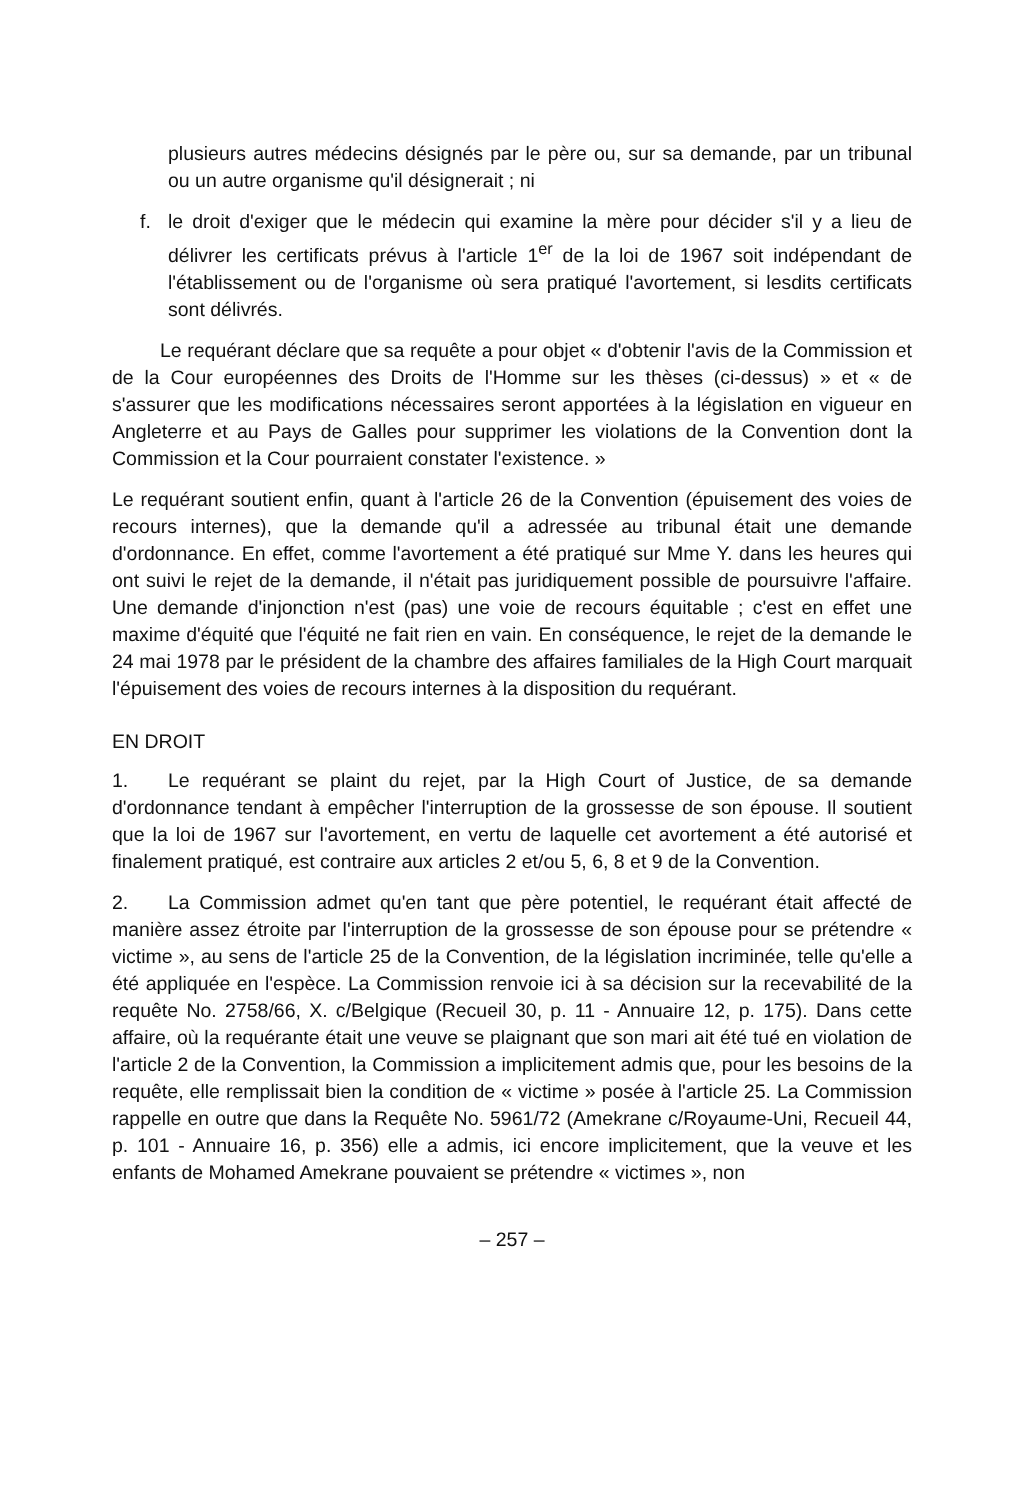plusieurs autres médecins désignés par le père ou, sur sa demande, par un tribunal ou un autre organisme qu'il désignerait ; ni
f. le droit d'exiger que le médecin qui examine la mère pour décider s'il y a lieu de délivrer les certificats prévus à l'article 1<sup>er</sup> de la loi de 1967 soit indépendant de l'établissement ou de l'organisme où sera pratiqué l'avortement, si lesdits certificats sont délivrés.
Le requérant déclare que sa requête a pour objet « d'obtenir l'avis de la Commission et de la Cour européennes des Droits de l'Homme sur les thèses (ci-dessus) » et « de s'assurer que les modifications nécessaires seront apportées à la législation en vigueur en Angleterre et au Pays de Galles pour supprimer les violations de la Convention dont la Commission et la Cour pourraient constater l'existence. »
Le requérant soutient enfin, quant à l'article 26 de la Convention (épuisement des voies de recours internes), que la demande qu'il a adressée au tribunal était une demande d'ordonnance. En effet, comme l'avortement a été pratiqué sur Mme Y. dans les heures qui ont suivi le rejet de la demande, il n'était pas juridiquement possible de poursuivre l'affaire. Une demande d'injonction n'est (pas) une voie de recours équitable ; c'est en effet une maxime d'équité que l'équité ne fait rien en vain. En conséquence, le rejet de la demande le 24 mai 1978 par le président de la chambre des affaires familiales de la High Court marquait l'épuisement des voies de recours internes à la disposition du requérant.
EN DROIT
1. Le requérant se plaint du rejet, par la High Court of Justice, de sa demande d'ordonnance tendant à empêcher l'interruption de la grossesse de son épouse. Il soutient que la loi de 1967 sur l'avortement, en vertu de laquelle cet avortement a été autorisé et finalement pratiqué, est contraire aux articles 2 et/ou 5, 6, 8 et 9 de la Convention.
2. La Commission admet qu'en tant que père potentiel, le requérant était affecté de manière assez étroite par l'interruption de la grossesse de son épouse pour se prétendre « victime », au sens de l'article 25 de la Convention, de la législation incriminée, telle qu'elle a été appliquée en l'espèce. La Commission renvoie ici à sa décision sur la recevabilité de la requête No. 2758/66, X. c/Belgique (Recueil 30, p. 11 - Annuaire 12, p. 175). Dans cette affaire, où la requérante était une veuve se plaignant que son mari ait été tué en violation de l'article 2 de la Convention, la Commission a implicitement admis que, pour les besoins de la requête, elle remplissait bien la condition de « victime » posée à l'article 25. La Commission rappelle en outre que dans la Requête No. 5961/72 (Amekrane c/Royaume-Uni, Recueil 44, p. 101 - Annuaire 16, p. 356) elle a admis, ici encore implicitement, que la veuve et les enfants de Mohamed Amekrane pouvaient se prétendre « victimes », non
– 257 –